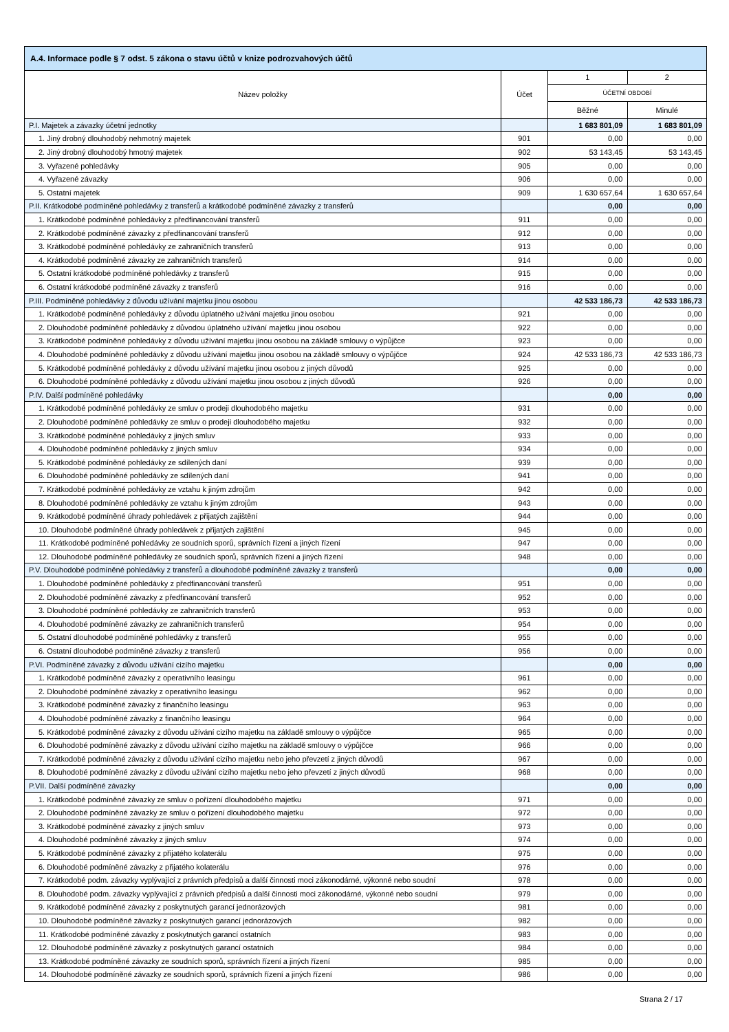| A.4. Informace podle § 7 odst. 5 zákona o stavu účtů v knize podrozvahových účtů | | | |
| --- | --- | --- | --- |
| Název položky | Účet | 1 | 2 |
| | | ÚČETNÍ OBDOBÍ | |
| | | Běžné | Minulé |
| P.I. Majetek a závazky účetní jednotky | | 1 683 801,09 | 1 683 801,09 |
| 1. Jiný drobný dlouhodobý nehmotný majetek | 901 | 0,00 | 0,00 |
| 2. Jiný drobný dlouhodobý hmotný majetek | 902 | 53 143,45 | 53 143,45 |
| 3. Vyřazené pohledávky | 905 | 0,00 | 0,00 |
| 4. Vyřazené závazky | 906 | 0,00 | 0,00 |
| 5. Ostatní majetek | 909 | 1 630 657,64 | 1 630 657,64 |
| P.II. Krátkodobé podmíněné pohledávky z transferů a krátkodobé podmíněné závazky z transferů | | 0,00 | 0,00 |
| 1. Krátkodobé podmíněné pohledávky z předfinancování transferů | 911 | 0,00 | 0,00 |
| 2. Krátkodobé podmíněné závazky z předfinancování transferů | 912 | 0,00 | 0,00 |
| 3. Krátkodobé podmíněné pohledávky ze zahraničních transferů | 913 | 0,00 | 0,00 |
| 4. Krátkodobé podmíněné závazky ze zahraničních transferů | 914 | 0,00 | 0,00 |
| 5. Ostatní krátkodobé podmíněné pohledávky z transferů | 915 | 0,00 | 0,00 |
| 6. Ostatní krátkodobé podmíněné závazky z transferů | 916 | 0,00 | 0,00 |
| P.III. Podmíněné pohledávky z důvodu užívání majetku jinou osobou | | 42 533 186,73 | 42 533 186,73 |
| 1. Krátkodobé podmíněné pohledávky z důvodu úplatného užívání majetku jinou osobou | 921 | 0,00 | 0,00 |
| 2. Dlouhodobé podmíněné pohledávky z důvodou úplatného užívání majetku jinou osobou | 922 | 0,00 | 0,00 |
| 3. Krátkodobé podmíněné pohledávky z důvodu užívání majetku jinou osobou na základě smlouvy o výpůjčce | 923 | 0,00 | 0,00 |
| 4. Dlouhodobé podmíněné pohledávky z důvodu užívání majetku jinou osobou na základě smlouvy o výpůjčce | 924 | 42 533 186,73 | 42 533 186,73 |
| 5. Krátkodobé podmíněné pohledávky z důvodu užívání majetku jinou osobou z jiných důvodů | 925 | 0,00 | 0,00 |
| 6. Dlouhodobé podmíněné pohledávky z důvodu užívání majetku jinou osobou z jiných důvodů | 926 | 0,00 | 0,00 |
| P.IV. Další podmíněné pohledávky | | 0,00 | 0,00 |
| 1. Krátkodobé podmíněné pohledávky ze smluv o prodeji dlouhodobého majetku | 931 | 0,00 | 0,00 |
| 2. Dlouhodobé podmíněné pohledávky ze smluv o prodeji dlouhodobého majetku | 932 | 0,00 | 0,00 |
| 3. Krátkodobé podmíněné pohledávky z jiných smluv | 933 | 0,00 | 0,00 |
| 4. Dlouhodobé podmíněné pohledávky z jiných smluv | 934 | 0,00 | 0,00 |
| 5. Krátkodobé podmíněné pohledávky ze sdílených daní | 939 | 0,00 | 0,00 |
| 6. Dlouhodobé podmíněné pohledávky ze sdílených daní | 941 | 0,00 | 0,00 |
| 7. Krátkodobé podmíněné pohledávky ze vztahu k jiným zdrojům | 942 | 0,00 | 0,00 |
| 8. Dlouhodobé podmíněné pohledávky ze vztahu k jiným zdrojům | 943 | 0,00 | 0,00 |
| 9. Krátkodobé podmíněné úhrady pohledávek z přijatých zajištění | 944 | 0,00 | 0,00 |
| 10. Dlouhodobé podmíněné úhrady pohledávek z přijatých zajištění | 945 | 0,00 | 0,00 |
| 11. Krátkodobé podmíněné pohledávky ze soudních sporů, správních řízení a jiných řízení | 947 | 0,00 | 0,00 |
| 12. Dlouhodobé podmíněné pohledávky ze soudních sporů, správních řízení a jiných řízení | 948 | 0,00 | 0,00 |
| P.V. Dlouhodobé podmíněné pohledávky z transferů a dlouhodobé podmíněné závazky z transferů | | 0,00 | 0,00 |
| 1. Dlouhodobé podmíněné pohledávky z předfinancování transferů | 951 | 0,00 | 0,00 |
| 2. Dlouhodobé podmíněné závazky z předfinancování transferů | 952 | 0,00 | 0,00 |
| 3. Dlouhodobé podmíněné pohledávky ze zahraničních transferů | 953 | 0,00 | 0,00 |
| 4. Dlouhodobé podmíněné závazky ze zahraničních transferů | 954 | 0,00 | 0,00 |
| 5. Ostatní dlouhodobé podmíněné pohledávky z transferů | 955 | 0,00 | 0,00 |
| 6. Ostatní dlouhodobé podmíněné závazky z transferů | 956 | 0,00 | 0,00 |
| P.VI. Podmíněné závazky z důvodu užívání cizího majetku | | 0,00 | 0,00 |
| 1. Krátkodobé podmíněné závazky z operativního leasingu | 961 | 0,00 | 0,00 |
| 2. Dlouhodobé podmíněné závazky z operativního leasingu | 962 | 0,00 | 0,00 |
| 3. Krátkodobé podmíněné závazky z finančního leasingu | 963 | 0,00 | 0,00 |
| 4. Dlouhodobé podmíněné závazky z finančního leasingu | 964 | 0,00 | 0,00 |
| 5. Krátkodobé podmíněné závazky z důvodu užívání cizího majetku na základě smlouvy o výpůjčce | 965 | 0,00 | 0,00 |
| 6. Dlouhodobé podmíněné závazky z důvodu užívání cizího majetku na základě smlouvy o výpůjčce | 966 | 0,00 | 0,00 |
| 7. Krátkodobé podmíněné závazky z důvodu užívání cizího majetku nebo jeho převzetí z jiných důvodů | 967 | 0,00 | 0,00 |
| 8. Dlouhodobé podmíněné závazky z důvodu užívání cizího majetku nebo jeho převzetí z jiných důvodů | 968 | 0,00 | 0,00 |
| P.VII. Další podmíněné závazky | | 0,00 | 0,00 |
| 1. Krátkodobé podmíněné závazky ze smluv o pořízení dlouhodobého majetku | 971 | 0,00 | 0,00 |
| 2. Dlouhodobé podmíněné závazky ze smluv o pořízení dlouhodobého majetku | 972 | 0,00 | 0,00 |
| 3. Krátkodobé podmíněné závazky z jiných smluv | 973 | 0,00 | 0,00 |
| 4. Dlouhodobé podmíněné závazky z jiných smluv | 974 | 0,00 | 0,00 |
| 5. Krátkodobé podmíněné závazky z přijatého kolaterálu | 975 | 0,00 | 0,00 |
| 6. Dlouhodobé podmíněné závazky z přijatého kolaterálu | 976 | 0,00 | 0,00 |
| 7. Krátkodobé podm. závazky vyplývající z právních předpisů a další činnosti moci zákonodárné, výkonné nebo soudní | 978 | 0,00 | 0,00 |
| 8. Dlouhodobé podm. závazky vyplývající z právních předpisů a další činnosti moci zákonodárné, výkonné nebo soudní | 979 | 0,00 | 0,00 |
| 9. Krátkodobé podmíněné závazky z poskytnutých garancí jednorázových | 981 | 0,00 | 0,00 |
| 10. Dlouhodobé podmíněné závazky z poskytnutých garancí jednorázových | 982 | 0,00 | 0,00 |
| 11. Krátkodobé podmíněné závazky z poskytnutých garancí ostatních | 983 | 0,00 | 0,00 |
| 12. Dlouhodobé podmíněné závazky z poskytnutých garancí ostatních | 984 | 0,00 | 0,00 |
| 13. Krátkodobé podmíněné závazky ze soudních sporů, správních řízení a jiných řízení | 985 | 0,00 | 0,00 |
| 14. Dlouhodobé podmíněné závazky ze soudních sporů, správních řízení a jiných řízení | 986 | 0,00 | 0,00 |
Strana 2 / 17